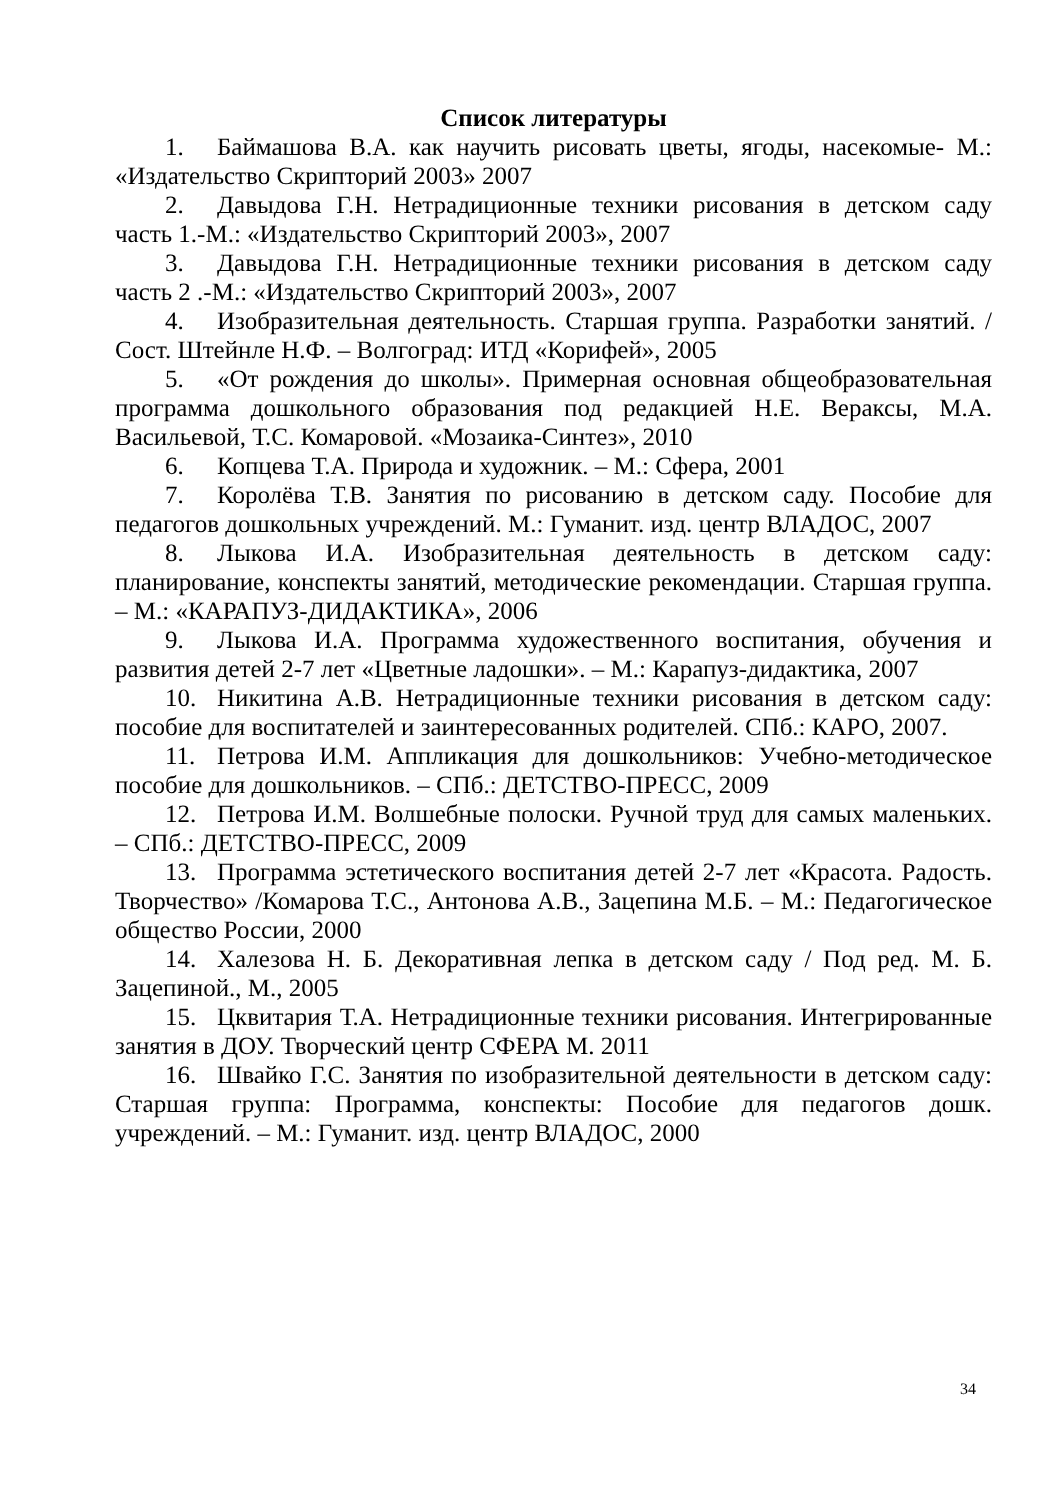Список литературы
1. Баймашова В.А. как научить рисовать цветы, ягоды, насекомые- М.: «Издательство Скрипторий 2003» 2007
2. Давыдова Г.Н. Нетрадиционные техники рисования в детском саду часть 1.-М.: «Издательство Скрипторий 2003», 2007
3. Давыдова Г.Н. Нетрадиционные техники рисования в детском саду часть 2 .-М.: «Издательство Скрипторий 2003», 2007
4. Изобразительная деятельность. Старшая группа. Разработки занятий. /Сост. Штейнле Н.Ф. – Волгоград: ИТД «Корифей», 2005
5. «От рождения до школы». Примерная основная общеобразовательная программа дошкольного образования под редакцией Н.Е. Вераксы, М.А. Васильевой, Т.С. Комаровой. «Мозаика-Синтез», 2010
6. Копцева Т.А. Природа и художник. – М.: Сфера, 2001
7. Королёва Т.В. Занятия по рисованию в детском саду. Пособие для педагогов дошкольных учреждений. М.: Гуманит. изд. центр ВЛАДОС, 2007
8. Лыкова И.А. Изобразительная деятельность в детском саду: планирование, конспекты занятий, методические рекомендации. Старшая группа. – М.: «КАРАПУЗ-ДИДАКТИКА», 2006
9. Лыкова И.А. Программа художественного воспитания, обучения и развития детей 2-7 лет «Цветные ладошки». – М.: Карапуз-дидактика, 2007
10. Никитина А.В. Нетрадиционные техники рисования в детском саду: пособие для воспитателей и заинтересованных родителей. СПб.: КАРО, 2007.
11. Петрова И.М. Аппликация для дошкольников: Учебно-методическое пособие для дошкольников. – СПб.: ДЕТСТВО-ПРЕСС, 2009
12. Петрова И.М. Волшебные полоски. Ручной труд для самых маленьких. – СПб.: ДЕТСТВО-ПРЕСС, 2009
13. Программа эстетического воспитания детей 2-7 лет «Красота. Радость. Творчество» /Комарова Т.С., Антонова А.В., Зацепина М.Б. – М.: Педагогическое общество России, 2000
14. Халезова Н. Б. Декоративная лепка в детском саду / Под ред. М. Б. Зацепиной., М., 2005
15. Цквитария Т.А. Нетрадиционные техники рисования. Интегрированные занятия в ДОУ. Творческий центр СФЕРА М. 2011
16. Швайко Г.С. Занятия по изобразительной деятельности в детском саду: Старшая группа: Программа, конспекты: Пособие для педагогов дошк. учреждений. – М.: Гуманит. изд. центр ВЛАДОС, 2000
34